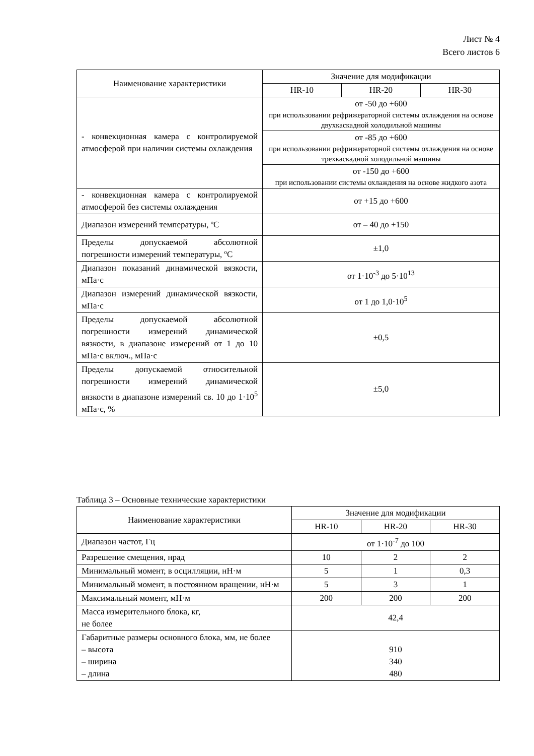Лист № 4
Всего листов 6
| Наименование характеристики | Значение для модификации | | |
| --- | --- | --- | --- |
| | HR-10 | HR-20 | HR-30 |
| - конвекционная камера с контролируемой атмосферой при наличии системы охлаждения | от -50 до +600 при использовании рефрижераторной системы охлаждения на основе двухкаскадной холодильной машины | | |
| | от -85 до +600 при использовании рефрижераторной системы охлаждения на основе трехкаскадной холодильной машины | | |
| | от -150 до +600 при использовании системы охлаждения на основе жидкого азота | | |
| - конвекционная камера с контролируемой атмосферой без системы охлаждения | от +15 до +600 | | |
| Диапазон измерений температуры, ºС | от – 40 до +150 | | |
| Пределы допускаемой абсолютной погрешности измерений температуры, ºС | ±1,0 | | |
| Диапазон показаний динамической вязкости, мПа·с | от 1·10<sup>-3</sup> до 5·10<sup>13</sup> | | |
| Диапазон измерений динамической вязкости, мПа·с | от 1 до 1,0·10<sup>5</sup> | | |
| Пределы допускаемой абсолютной погрешности измерений динамической вязкости, в диапазоне измерений от 1 до 10 мПа·с включ., мПа·с | ±0,5 | | |
| Пределы допускаемой относительной погрешности измерений динамической вязкости в диапазоне измерений св. 10 до 1·10<sup>5</sup> мПа·с, % | ±5,0 | | |
Таблица 3 – Основные технические характеристики
| Наименование характеристики | Значение для модификации | | |
| --- | --- | --- | --- |
| | HR-10 | HR-20 | HR-30 |
| Диапазон частот, Гц | от 1·10<sup>-7</sup> до 100 | | |
| Разрешение смещения, нрад | 10 | 2 | 2 |
| Минимальный момент, в осцилляции, нН·м | 5 | 1 | 0,3 |
| Минимальный момент, в постоянном вращении, нН·м | 5 | 3 | 1 |
| Максимальный момент, мН·м | 200 | 200 | 200 |
| Масса измерительного блока, кг, не более | 42,4 | | |
| Габаритные размеры основного блока, мм, не более – высота – ширина – длина | 910 340 480 | | |